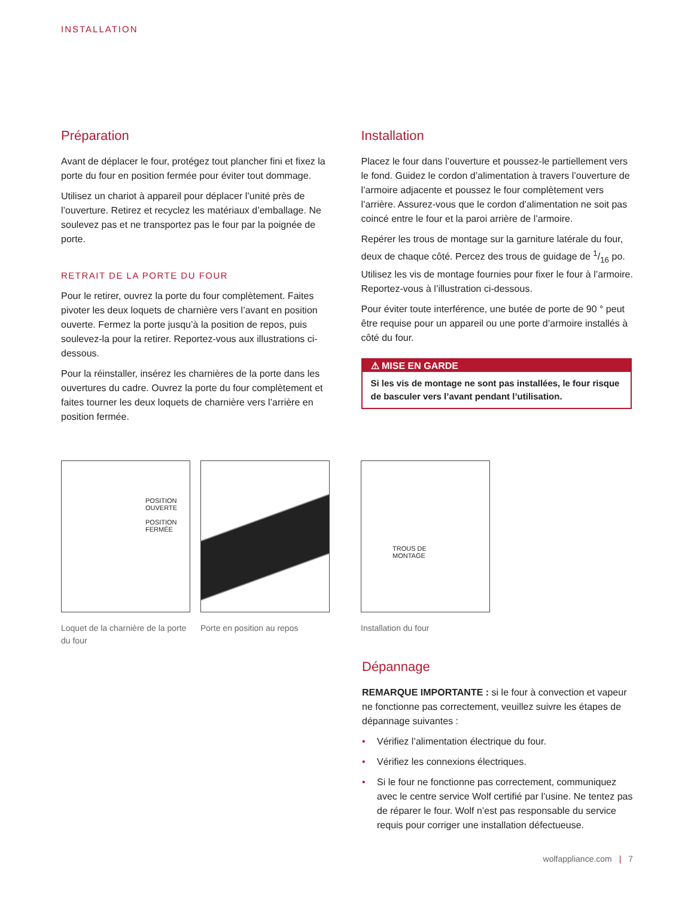INSTALLATION
Préparation
Avant de déplacer le four, protégez tout plancher fini et fixez la porte du four en position fermée pour éviter tout dommage.
Utilisez un chariot à appareil pour déplacer l’unité près de l’ouverture. Retirez et recyclez les matériaux d’emballage. Ne soulevez pas et ne transportez pas le four par la poignée de porte.
RETRAIT DE LA PORTE DU FOUR
Pour le retirer, ouvrez la porte du four complètement. Faites pivoter les deux loquets de charnière vers l’avant en position ouverte. Fermez la porte jusqu’à la position de repos, puis soulevez-la pour la retirer. Reportez-vous aux illustrations ci-dessous.
Pour la réinstaller, insérez les charnières de la porte dans les ouvertures du cadre. Ouvrez la porte du four complètement et faites tourner les deux loquets de charnière vers l’arrière en position fermée.
Installation
Placez le four dans l’ouverture et poussez-le partiellement vers le fond. Guidez le cordon d’alimentation à travers l’ouverture de l’armoire adjacente et poussez le four complètement vers l’arrière. Assurez-vous que le cordon d’alimentation ne soit pas coincé entre le four et la paroi arrière de l’armoire.
Repérer les trous de montage sur la garniture latérale du four, deux de chaque côté. Percez des trous de guidage de 1/16 po. Utilisez les vis de montage fournies pour fixer le four à l’armoire. Reportez-vous à l’illustration ci-dessous.
Pour éviter toute interférence, une butée de porte de 90 ° peut être requise pour un appareil ou une porte d’armoire installés à côté du four.
⚠ MISE EN GARDE
Si les vis de montage ne sont pas installées, le four risque de basculer vers l’avant pendant l’utilisation.
POSITION
OUVERTE
POSITION
FERMÉE
Loquet de la charnière de la porte du four
Porte en position au repos
TROUS DE
MONTAGE
Installation du four
Dépannage
REMARQUE IMPORTANTE : si le four à convection et vapeur ne fonctionne pas correctement, veuillez suivre les étapes de dépannage suivantes :
• Vérifiez l’alimentation électrique du four.
• Vérifiez les connexions électriques.
• Si le four ne fonctionne pas correctement, communiquez avec le centre service Wolf certifié par l’usine. Ne tentez pas de réparer le four. Wolf n’est pas responsable du service requis pour corriger une installation défectueuse.
wolfappliance.com | 7